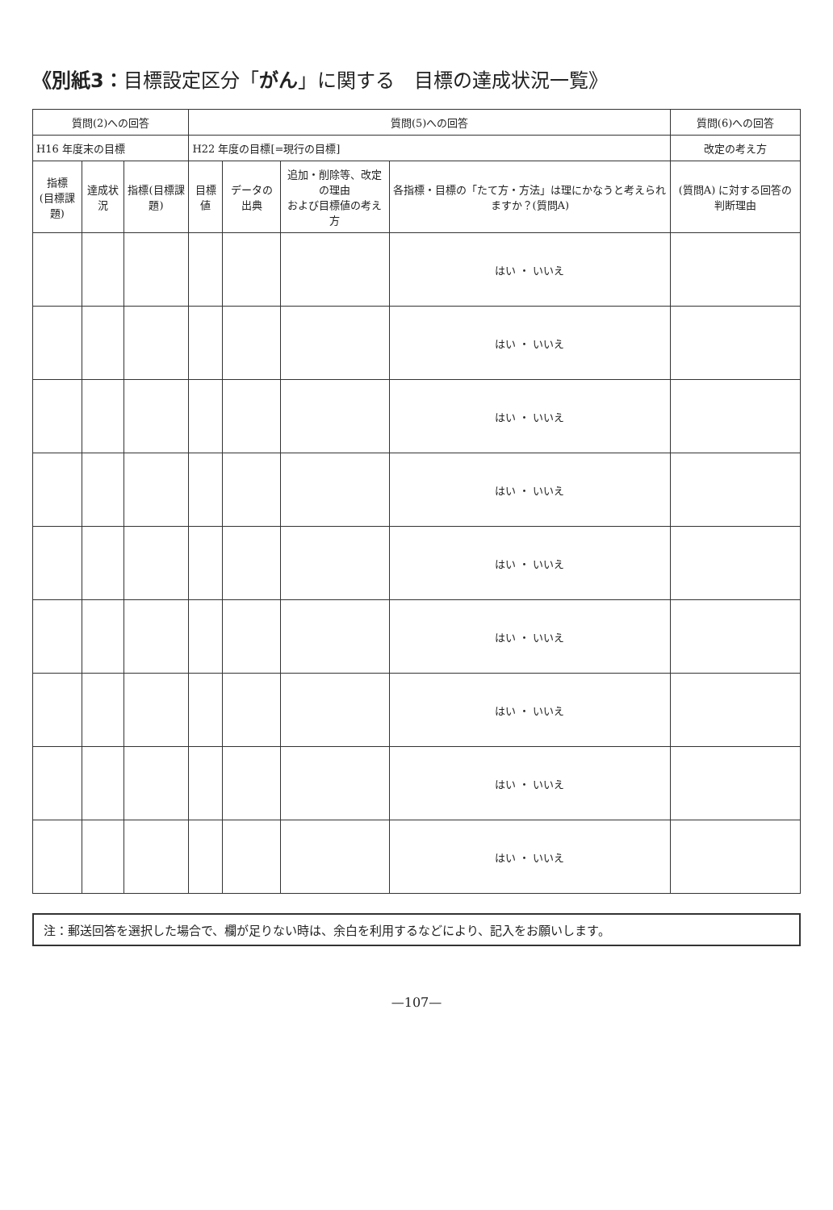《別紙3：目標設定区分「がん」に関する　目標の達成状況一覧》
| 質問(2)への回答 | | | 質問(5)への回答 | | | | 質問(6)への回答 |
| --- | --- | --- | --- | --- | --- | --- | --- |
| H16 年度末の目標 | | | H22 年度の目標[=現行の目標] | | | | 改定の考え方 |
| 指標 (目標課題) | 達成状況 | 指標(目標課題) | 目標値 | データの出典 | 追加・削除等、改定の理由 および目標値の考え方 | 各指標・目標の「たて方・方法」は理にかなうと考えられますか？(質問A) | (質問A) に対する回答の判断理由 |
| | | | | | | はい ・ いいえ | |
| | | | | | | はい ・ いいえ | |
| | | | | | | はい ・ いいえ | |
| | | | | | | はい ・ いいえ | |
| | | | | | | はい ・ いいえ | |
| | | | | | | はい ・ いいえ | |
| | | | | | | はい ・ いいえ | |
| | | | | | | はい ・ いいえ | |
| | | | | | | はい ・ いいえ | |
注：郵送回答を選択した場合で、欄が足りない時は、余白を利用するなどにより、記入をお願いします。
—107—